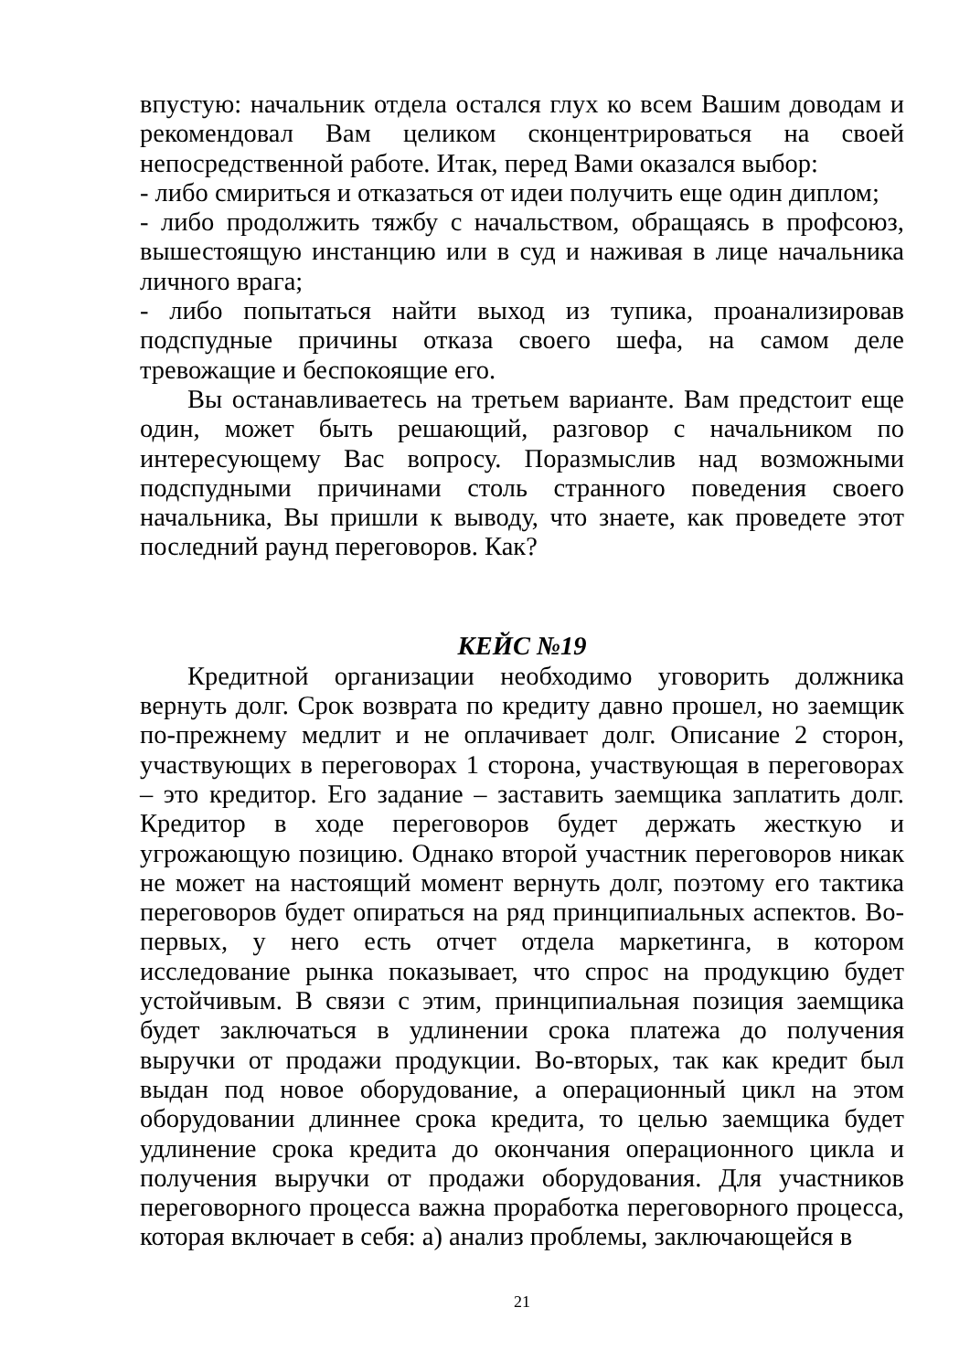впустую: начальник отдела остался глух ко всем Вашим доводам и рекомендовал Вам целиком сконцентрироваться на своей непосредственной работе. Итак, перед Вами оказался выбор:
- либо смириться и отказаться от идеи получить еще один диплом;
- либо продолжить тяжбу с начальством, обращаясь в профсоюз, вышестоящую инстанцию или в суд и наживая в лице начальника личного врага;
- либо попытаться найти выход из тупика, проанализировав подспудные причины отказа своего шефа, на самом деле тревожащие и беспокоящие его.
Вы останавливаетесь на третьем варианте. Вам предстоит еще один, может быть решающий, разговор с начальником по интересующему Вас вопросу. Поразмыслив над возможными подспудными причинами столь странного поведения своего начальника, Вы пришли к выводу, что знаете, как проведете этот последний раунд переговоров. Как?
КЕЙС №19
Кредитной организации необходимо уговорить должника вернуть долг. Срок возврата по кредиту давно прошел, но заемщик по-прежнему медлит и не оплачивает долг. Описание 2 сторон, участвующих в переговорах 1 сторона, участвующая в переговорах – это кредитор. Его задание – заставить заемщика заплатить долг. Кредитор в ходе переговоров будет держать жесткую и угрожающую позицию. Однако второй участник переговоров никак не может на настоящий момент вернуть долг, поэтому его тактика переговоров будет опираться на ряд принципиальных аспектов. Во-первых, у него есть отчет отдела маркетинга, в котором исследование рынка показывает, что спрос на продукцию будет устойчивым. В связи с этим, принципиальная позиция заемщика будет заключаться в удлинении срока платежа до получения выручки от продажи продукции. Во-вторых, так как кредит был выдан под новое оборудование, а операционный цикл на этом оборудовании длиннее срока кредита, то целью заемщика будет удлинение срока кредита до окончания операционного цикла и получения выручки от продажи оборудования. Для участников переговорного процесса важна проработка переговорного процесса, которая включает в себя: а) анализ проблемы, заключающейся в
21